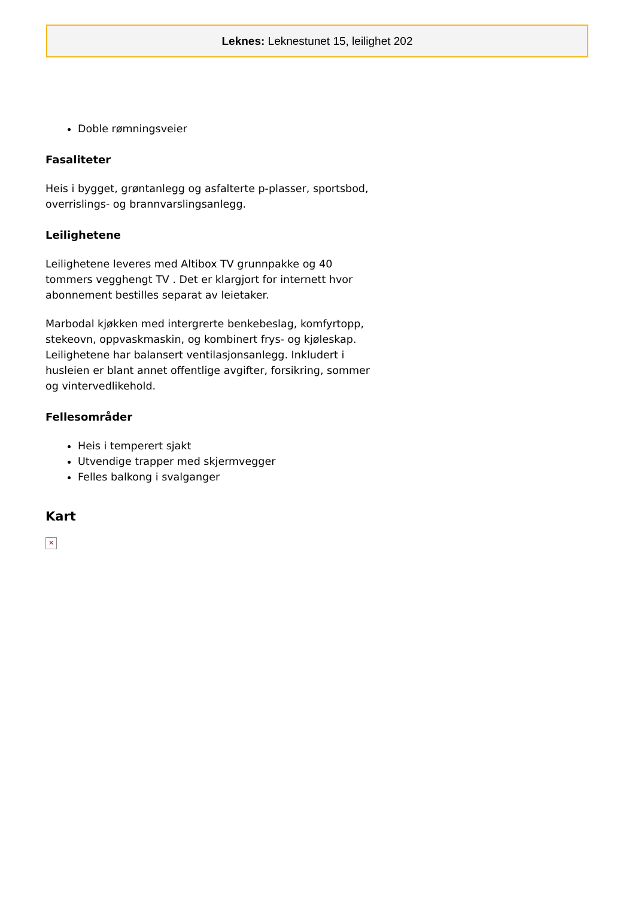Leknes: Leknestunet 15, leilighet 202
Doble rømningsveier
Fasaliteter
Heis i bygget, grøntanlegg og asfalterte p-plasser, sportsbod, overrislings- og brannvarslingsanlegg.
Leilighetene
Leilighetene leveres med Altibox TV grunnpakke og 40 tommers vegghengt TV . Det er klargjort for internett hvor abonnement bestilles separat av leietaker.
Marbodal kjøkken med intergrerte benkebeslag, komfyrtopp, stekeovn, oppvaskmaskin, og kombinert frys- og kjøleskap. Leilighetene har balansert ventilasjonsanlegg. Inkludert i husleien er blant annet offentlige avgifter, forsikring, sommer og vintervedlikehold.
Fellesområder
Heis i temperert sjakt
Utvendige trapper med skjermvegger
Felles balkong i svalganger
Kart
✕